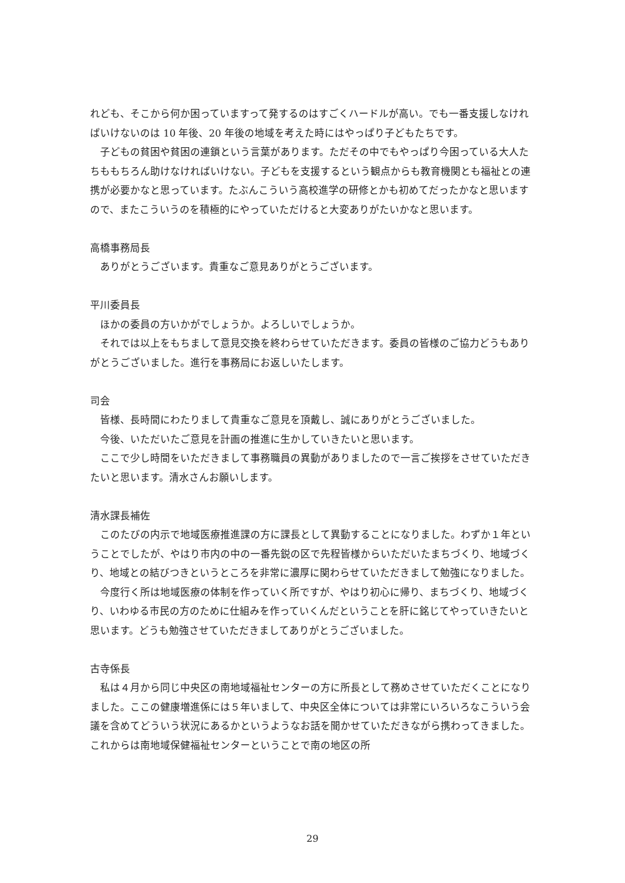れども、そこから何か困っていますって発するのはすごくハードルが高い。でも一番支援しなければいけないのは 10 年後、20 年後の地域を考えた時にはやっぱり子どもたちです。
子どもの貧困や貧困の連鎖という言葉があります。ただその中でもやっぱり今困っている大人たちももちろん助けなければいけない。子どもを支援するという観点からも教育機関とも福祉との連携が必要かなと思っています。たぶんこういう高校進学の研修とかも初めてだったかなと思いますので、またこういうのを積極的にやっていただけると大変ありがたいかなと思います。
高橋事務局長
ありがとうございます。貴重なご意見ありがとうございます。
平川委員長
ほかの委員の方いかがでしょうか。よろしいでしょうか。
それでは以上をもちまして意見交換を終わらせていただきます。委員の皆様のご協力どうもありがとうございました。進行を事務局にお返しいたします。
司会
皆様、長時間にわたりまして貴重なご意見を頂戴し、誠にありがとうございました。
今後、いただいたご意見を計画の推進に生かしていきたいと思います。
ここで少し時間をいただきまして事務職員の異動がありましたので一言ご挨拶をさせていただきたいと思います。清水さんお願いします。
清水課長補佐
このたびの内示で地域医療推進課の方に課長として異動することになりました。わずか１年ということでしたが、やはり市内の中の一番先鋭の区で先程皆様からいただいたまちづくり、地域づくり、地域との結びつきというところを非常に濃厚に関わらせていただきまして勉強になりました。
今度行く所は地域医療の体制を作っていく所ですが、やはり初心に帰り、まちづくり、地域づくり、いわゆる市民の方のために仕組みを作っていくんだということを肝に銘じてやっていきたいと思います。どうも勉強させていただきましてありがとうございました。
古寺係長
私は４月から同じ中央区の南地域福祉センターの方に所長として務めさせていただくことになりました。ここの健康増進係には５年いまして、中央区全体については非常にいろいろなこういう会議を含めてどういう状況にあるかというようなお話を聞かせていただきながら携わってきました。これからは南地域保健福祉センターということで南の地区の所
29